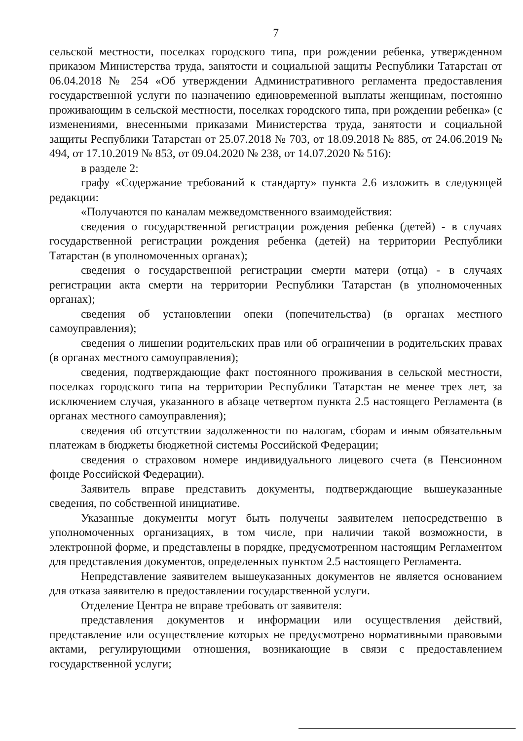7
сельской местности, поселках городского типа, при рождении ребенка, утвержденном приказом Министерства труда, занятости и социальной защиты Республики Татарстан от 06.04.2018 № 254 «Об утверждении Административного регламента предоставления государственной услуги по назначению единовременной выплаты женщинам, постоянно проживающим в сельской местности, поселках городского типа, при рождении ребенка» (с изменениями, внесенными приказами Министерства труда, занятости и социальной защиты Республики Татарстан от 25.07.2018 № 703, от 18.09.2018 № 885, от 24.06.2019 № 494, от 17.10.2019 № 853, от 09.04.2020 № 238, от 14.07.2020 № 516):
в разделе 2:
графу «Содержание требований к стандарту» пункта 2.6 изложить в следующей редакции:
«Получаются по каналам межведомственного взаимодействия:
сведения о государственной регистрации рождения ребенка (детей) - в случаях государственной регистрации рождения ребенка (детей) на территории Республики Татарстан (в уполномоченных органах);
сведения о государственной регистрации смерти матери (отца) - в случаях регистрации акта смерти на территории Республики Татарстан (в уполномоченных органах);
сведения об установлении опеки (попечительства) (в органах местного самоуправления);
сведения о лишении родительских прав или об ограничении в родительских правах (в органах местного самоуправления);
сведения, подтверждающие факт постоянного проживания в сельской местности, поселках городского типа на территории Республики Татарстан не менее трех лет, за исключением случая, указанного в абзаце четвертом пункта 2.5 настоящего Регламента (в органах местного самоуправления);
сведения об отсутствии задолженности по налогам, сборам и иным обязательным платежам в бюджеты бюджетной системы Российской Федерации;
сведения о страховом номере индивидуального лицевого счета (в Пенсионном фонде Российской Федерации).
Заявитель вправе представить документы, подтверждающие вышеуказанные сведения, по собственной инициативе.
Указанные документы могут быть получены заявителем непосредственно в уполномоченных организациях, в том числе, при наличии такой возможности, в электронной форме, и представлены в порядке, предусмотренном настоящим Регламентом для представления документов, определенных пунктом 2.5 настоящего Регламента.
Непредставление заявителем вышеуказанных документов не является основанием для отказа заявителю в предоставлении государственной услуги.
Отделение Центра не вправе требовать от заявителя:
представления документов и информации или осуществления действий, представление или осуществление которых не предусмотрено нормативными правовыми актами, регулирующими отношения, возникающие в связи с предоставлением государственной услуги;